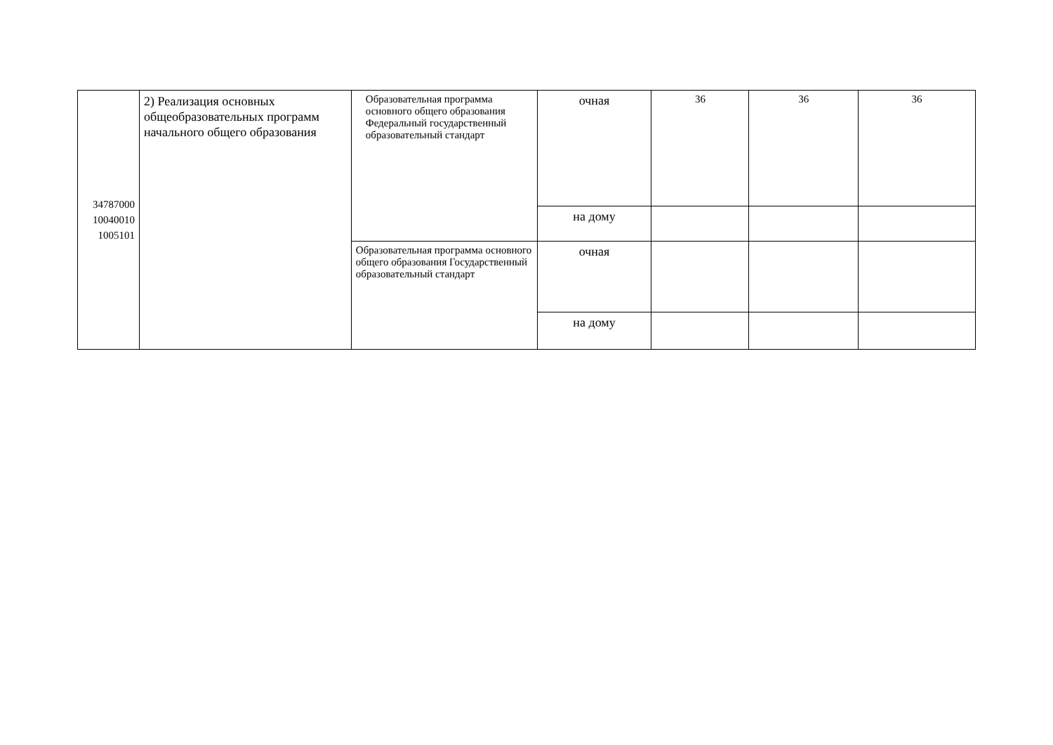| 34787000 10040010 1005101 | 2) Реализация основных общеобразовательных программ начального общего образования | Образовательная программа основного общего образования Федеральный государственный образовательный стандарт | очная | 36 | 36 | 36 |
| | | | на дому | | | |
| | | Образовательная программа основного общего образования Государственный образовательный стандарт | очная | | | |
| | | | на дому | | | |